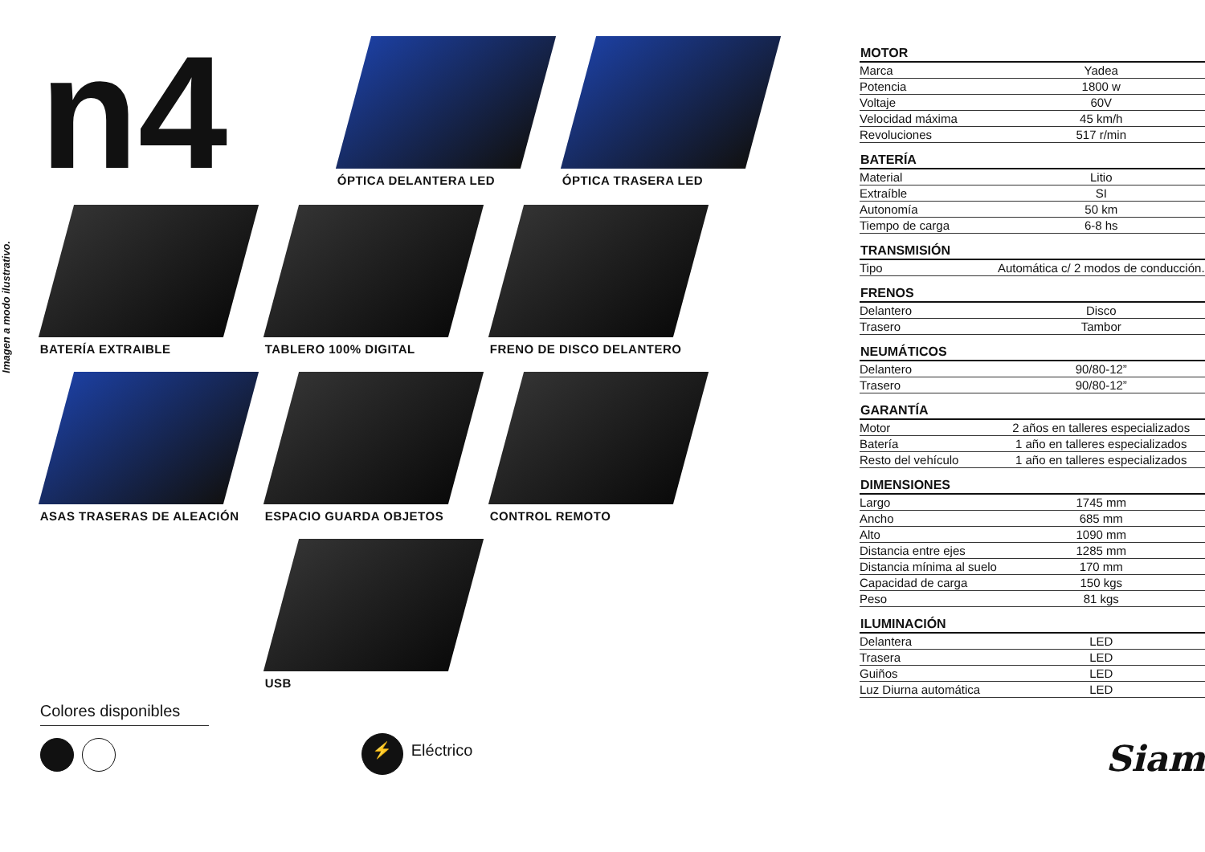Imagen a modo ilustrativo.
n4
ÓPTICA DELANTERA LED ÓPTICA TRASERA LED
BATERÍA EXTRAIBLE
TABLERO 100% DIGITAL
FRENO DE DISCO DELANTERO
ASAS TRASERAS DE ALEACIÓN
ESPACIO GUARDA OBJETOS
CONTROL REMOTO
USB
Colores disponibles
⚡ Eléctrico
| MOTOR | |
| --- | --- |
| Marca | Yadea |
| Potencia | 1800 w |
| Voltaje | 60V |
| Velocidad máxima | 45 km/h |
| Revoluciones | 517 r/min |
| BATERÍA | |
| Material | Litio |
| Extraíble | SI |
| Autonomía | 50 km |
| Tiempo de carga | 6-8 hs |
| TRANSMISIÓN | |
| Tipo | Automática c/ 2 modos de conducción. |
| FRENOS | |
| Delantero | Disco |
| Trasero | Tambor |
| NEUMÁTICOS | |
| Delantero | 90/80-12” |
| Trasero | 90/80-12” |
| GARANTÍA | |
| Motor | 2 años en talleres especializados |
| Batería | 1 año en talleres especializados |
| Resto del vehículo | 1 año en talleres especializados |
| DIMENSIONES | |
| Largo | 1745 mm |
| Ancho | 685 mm |
| Alto | 1090 mm |
| Distancia entre ejes | 1285 mm |
| Distancia mínima al suelo | 170 mm |
| Capacidad de carga | 150 kgs |
| Peso | 81 kgs |
| ILUMINACIÓN | |
| Delantera | LED |
| Trasera | LED |
| Guiños | LED |
| Luz Diurna automática | LED |
Siam